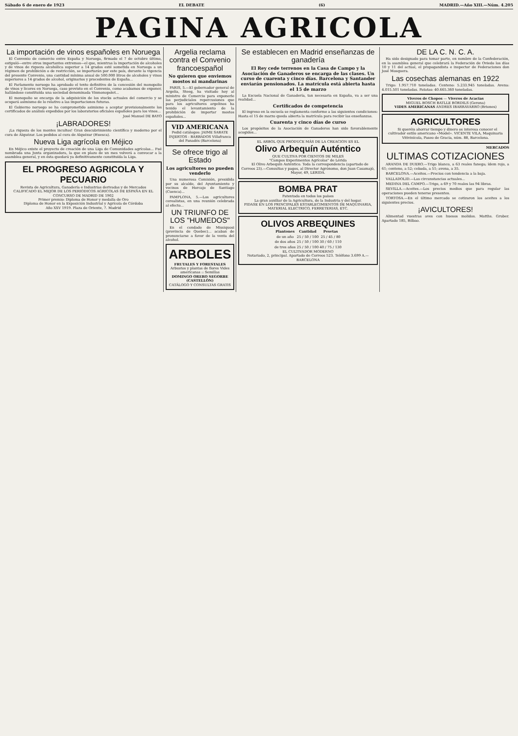Sábado 6 de enero de 1923 EL DEBATE (6) MADRID.—Año XIII.—Núm. 4.205
PAGINA AGRICOLA
La importación de vinos españoles en Noruega
El Convenio de comercio entre España y Noruega, firmado el 7 de octubre último, estipuló—entre otros importantes extremos—el que, mientras la importación de alcoholes y de vinos de riqueza alcohólica superior a 14 grados esté sometida en Noruega a un régimen de prohibición o de restricción, se importarán por este país, durante la vigencia del presente Convenio, una cantidad mínima anual de 500.000 litros de alcoholes y vinos superiores a 14 grados de alcohol, originarios y procedentes de España...
El Parlamento noruego ha aprobado el texto definitivo de la concesión del monopolio de vinos y licores en Noruega, caso previsto en el Convenio, como acabamos de exponer, hallándose constituída una sociedad denominada Vinmonopolet...
El monopolio se encarga de la adquisición de los stocks actuales del comercio y se ocupará asimismo de lo relativo a las importaciones futuras.
El Gobierno noruego se ha comprometido asimismo a aceptar provisionalmente los certificados de análisis expedidos por los laboratorios oficiales españoles para los vinos...
José Manuel DE BAYO
¡LABRADORES!
¡La riqueza de los montes incultos! Gran descubrimiento científico y moderno por el cura de Alquézar. Los pedidos al cura de Alquézar (Huesca).
Nueva Liga agrícola en Méjico
En Méjico existe el proyecto de creación de una Liga de Comunidades agrícolas... Fué nombrada una Junta organizadora, la que en plazo de un mes volverá a convocar a la asamblea general, y en ésta quedará ya definitivamente constituída la Liga.
EL PROGRESO AGRICOLA Y PECUARIO
Revista de Agricultura, Ganadería e Industrias derivadas y de Mercados
CALIFICADO EL MEJOR DE LOS PERIODICOS AGRICOLAS DE ESPAÑA EN EL CONCURSO DE MADRID DE 1902
Primer premio: Diploma de Honor y medalla de Oro
Diploma de Honor en la Exposición Industrial y Agrícola de Córdoba
Año XXV 1919. Plaza de Oriente, 7. Madrid
Argelia reclama contra el Convenio francoespañol
No quieren que enviemos mostos ni mandarinas
PARIS, 5.—El gobernador general de Argelia, Steeg, ha visitado hoy al ministro de Comercio para exponerle las perjudiciales repercusiones que para los agricultores argelinos ha tenido el levantamiento de la prohibición de importar mostos españoles...
VID AMERICANA
Pedid catálogos: JAIME SABATE INJERTOS - BARBADOS Villafranca del Panadés (Barcelona)
Se ofrece trigo al Estado
Los agricultores no pueden venderlo
Una numerosa Comisión, presidida por su alcalde, del Ayuntamiento y vecinos de Horcajo de Santiago (Cuenca)...
PAMPLONA, 5.—Los agricultores cerealistas, en una reunión celebrada al efecto...
UN TRIUNFO DE LOS "HUMEDOS"
En el condado de Missiquosi (provincia de Quebec)... acaban de pronunciarse a favor de la venta del alcohol.
ARBOLES
FRUTALES Y FORESTALES
Arbustos y plantas de flores Vides americanas :: Semillas
DOMINGO ORERO SEGORBE (CASTELLÓN)
CATÁLOGO Y CONSULTAS GRATIS
Se establecen en Madrid enseñanzas de ganadería
El Rey cede terrenos en la Casa de Campo y la Asociación de Ganaderos se encarga de las clases. Un curso de cuarenta y cinco días. Barcelona y Santander enviarán pensionados. La matrícula está abierta hasta el 15 de marzo
La Escuela Nacional de Ganadería, tan necesaria en España, va a ser una realidad...
Certificados de competencia
El ingreso en la escuela se reglamenta conforme a las siguientes condiciones: Hasta el 15 de marzo queda abierta la matrícula para recibir las enseñanzas.
Cuarenta y cinco días de curso
Los propósitos de la Asociación de Ganaderos han sido favorablemente acogidos...
EL ARBOL QUE PRODUCE MÁS DE LA CREACION ES EL
Olivo Arbequín Auténtico
QUE CULTIVA POR CIENTOS DE MILES
"Campos Experimentos Agrícolas" de Lérida
El Olivo Arbequín Auténtico. Toda la correspondencia (apartado de Correos 23).—Consultas y pagos, al Director Agrónomo, don Juan Casamajó, Mayor, 49, LERIDA.
BOMBA PRAT
Patentada en todos los países
La gran auxiliar de la Agricultura, de la Industria y del hogar.
PIDASE EN LOS PRINCIPALES ESTABLECIMIENTOS DE MAQUINARIA, MATERIAL ELECTRICO, FERRETERIAS, ETC.
OLIVOS ARBEQUINES
| Plantones | Cantidad | Pesetas |
| --- | --- | --- |
| de un año | 25 / 50 / 100 | 25 / 45 / 80 |
| de dos años | 25 / 50 / 100 | 30 / 60 / 110 |
| de tres años | 25 / 50 / 100 | 40 / 75 / 130 |
EL CULTIVADOR MODERNO
Notariado, 2, principal. Apartado de Correos 523. Teléfono 3.699 A.—BARCELONA
DE LA C. N. C. A.
Ha sido designado para tomar parte, en nombre de la Confederación, en la asamblea general que celebrará la Federación de Oviedo los días 10 y 11 del actual, el propagandista e inspector de Federaciones don José Mosquera.
Las cosechas alemanas en 1922
Trigo: 1.957.710 toneladas. Centeno: 5.233.945 toneladas. Avena: 4.015.501 toneladas. Patatas: 40.665.360 toneladas.
Viveros de Chopos — Viveros de Acacias
MIGUEL BOSCH BATLLE BORDILS (Gerona)
VIDES AMERICANAS ANDRES IBARRAVARRO (Briones)
AGRICULTORES
Si queréis ahorrar tiempo y dinero os interesa conocer el cultivador estilo americano «Model». VICENTE VILA, Maquinaria Vitivinícola, Paseo de Gracia, núm. 88, Barcelona.
MERCADOS
ULTIMAS COTIZACIONES
ARANDA DE DUERO.—Trigo blanco, a 63 reales fanega; ídem rojo, a 61; centeno, a 52; cebada, a 51; avena, a 35.
BARCELONA.—Aceites.—Precios con tendencia a la baja.
VALLADOLID.—Las circunstancias actuales...
MEDINA DEL CAMPO.—Trigo, a 69 y 70 reales las 94 libras.
SEVILLA.—Aceites.—Los precios medios que para regular las operaciones pueden tenerse presentes.
TORTOSA.—En el último mercado se cotizaron los aceites a los siguientes precios.
¡AVICULTORES!
Alimentad vuestras aves con huesos molidos. Matths. Gruber. Apartado 185, Bilbao.